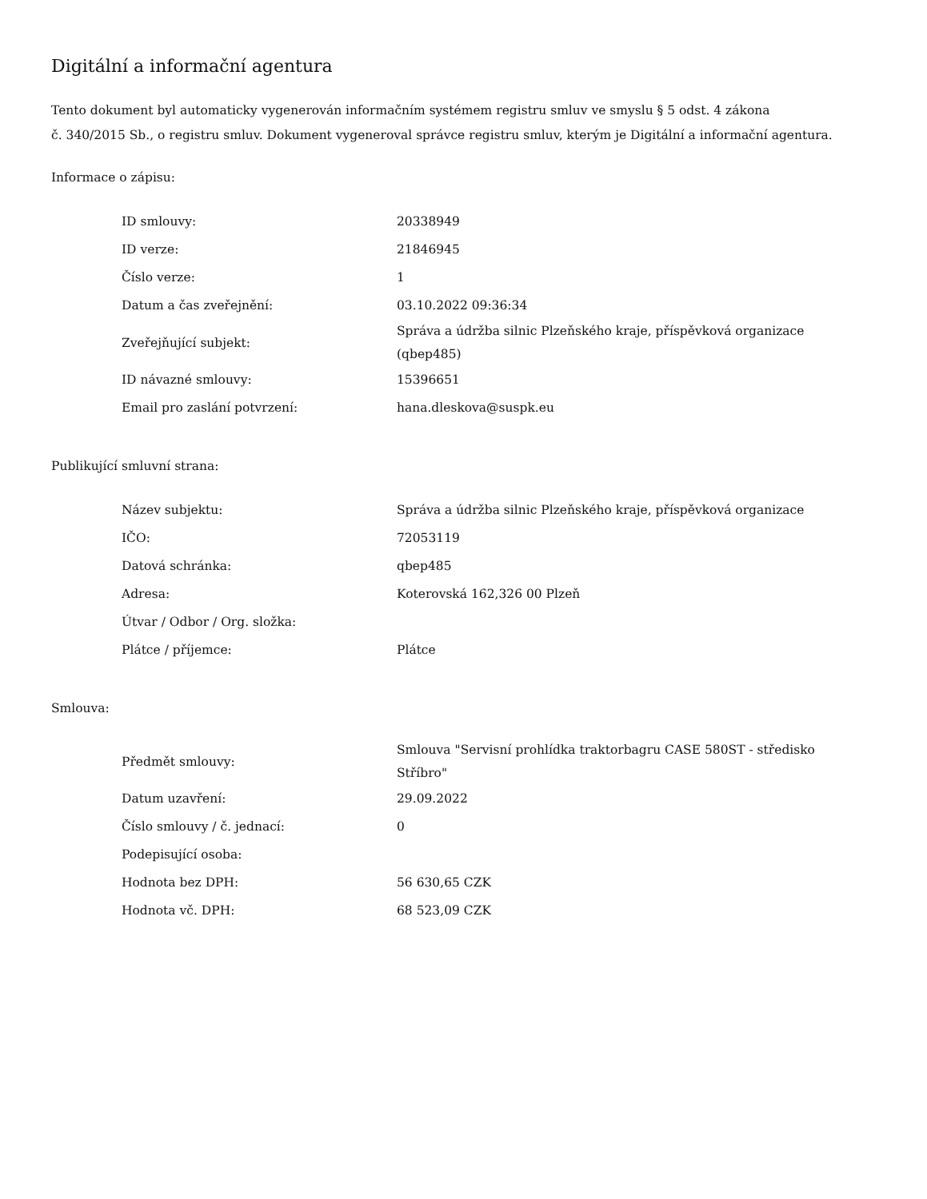Digitální a informační agentura
Tento dokument byl automaticky vygenerován informačním systémem registru smluv ve smyslu § 5 odst. 4 zákona
č. 340/2015 Sb., o registru smluv. Dokument vygeneroval správce registru smluv, kterým je Digitální a informační agentura.
Informace o zápisu:
| ID smlouvy: | 20338949 |
| ID verze: | 21846945 |
| Číslo verze: | 1 |
| Datum a čas zveřejnění: | 03.10.2022 09:36:34 |
| Zveřejňující subjekt: | Správa a údržba silnic Plzeňského kraje, příspěvková organizace (qbep485) |
| ID návazné smlouvy: | 15396651 |
| Email pro zaslání potvrzení: | hana.dleskova@suspk.eu |
Publikující smluvní strana:
| Název subjektu: | Správa a údržba silnic Plzeňského kraje, příspěvková organizace |
| IČO: | 72053119 |
| Datová schránka: | qbep485 |
| Adresa: | Koterovská 162,326 00 Plzeň |
| Útvar / Odbor / Org. složka: | |
| Plátce / příjemce: | Plátce |
Smlouva:
| Předmět smlouvy: | Smlouva "Servisní prohlídka traktorbagru CASE 580ST - středisko Stříbro" |
| Datum uzavření: | 29.09.2022 |
| Číslo smlouvy / č. jednací: | 0 |
| Podepisující osoba: | |
| Hodnota bez DPH: | 56 630,65 CZK |
| Hodnota vč. DPH: | 68 523,09 CZK |